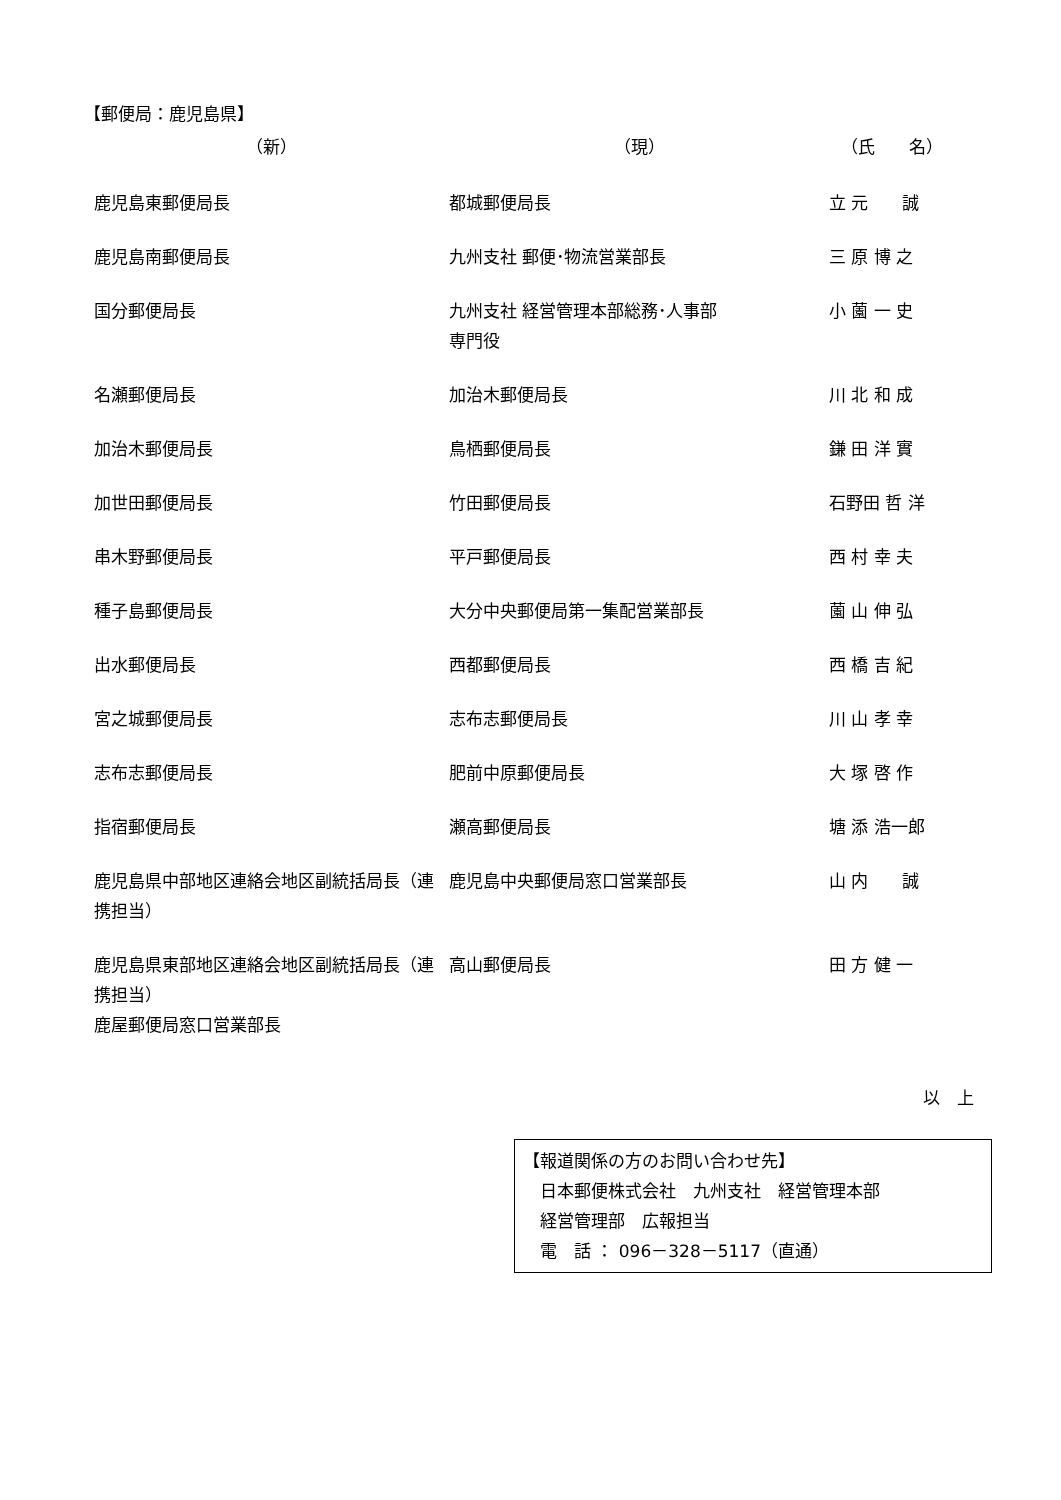【郵便局：鹿児島県】
| （新） | （現） | （氏 名） |
| --- | --- | --- |
| 鹿児島東郵便局長 | 都城郵便局長 | 立 元 誠 |
| 鹿児島南郵便局長 | 九州支社 郵便･物流営業部長 | 三 原 博 之 |
| 国分郵便局長 | 九州支社 経営管理本部総務･人事部 専門役 | 小 薗 一 史 |
| 名瀬郵便局長 | 加治木郵便局長 | 川 北 和 成 |
| 加治木郵便局長 | 鳥栖郵便局長 | 鎌 田 洋 實 |
| 加世田郵便局長 | 竹田郵便局長 | 石野田 哲 洋 |
| 串木野郵便局長 | 平戸郵便局長 | 西 村 幸 夫 |
| 種子島郵便局長 | 大分中央郵便局第一集配営業部長 | 薗 山 伸 弘 |
| 出水郵便局長 | 西都郵便局長 | 西 橋 吉 紀 |
| 宮之城郵便局長 | 志布志郵便局長 | 川 山 孝 幸 |
| 志布志郵便局長 | 肥前中原郵便局長 | 大 塚 啓 作 |
| 指宿郵便局長 | 瀬高郵便局長 | 塘 添 浩一郎 |
| 鹿児島県中部地区連絡会地区副統括局長（連携担当） | 鹿児島中央郵便局窓口営業部長 | 山 内 誠 |
| 鹿児島県東部地区連絡会地区副統括局長（連携担当） 鹿屋郵便局窓口営業部長 | 高山郵便局長 | 田 方 健 一 |
以　上
【報道関係の方のお問い合わせ先】
　日本郵便株式会社　九州支社　経営管理本部
　経営管理部　広報担当
　電　話 ： 096－328－5117（直通）